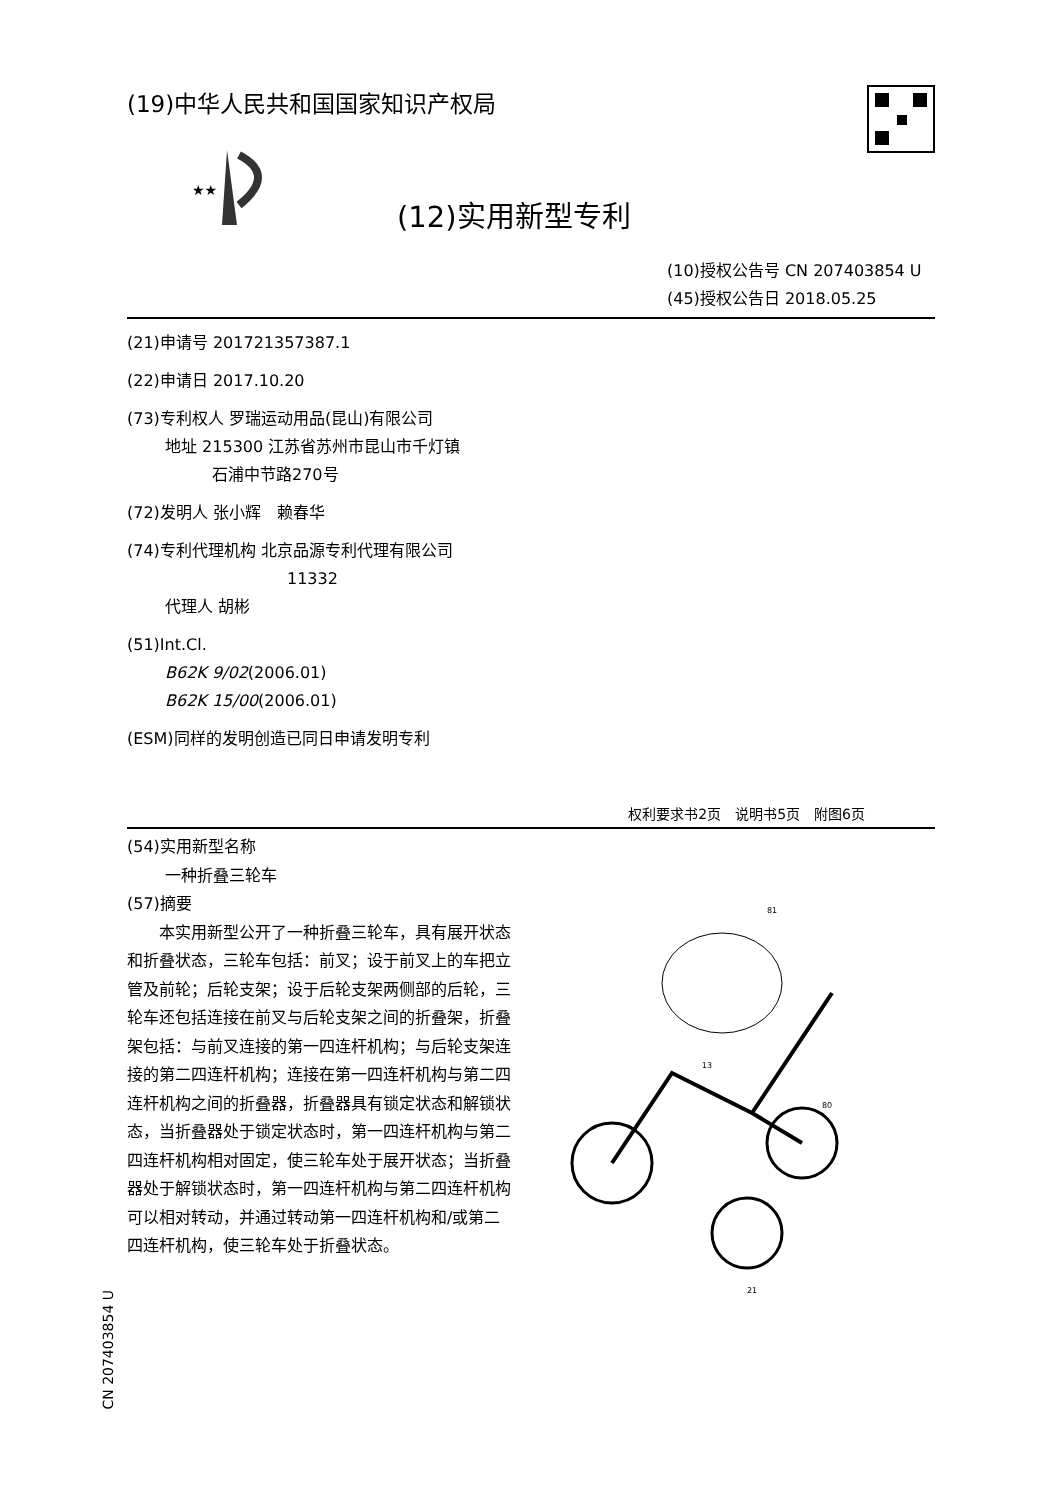(19)中华人民共和国国家知识产权局
★★
(12)实用新型专利
(10)授权公告号 CN 207403854 U
(45)授权公告日 2018.05.25
(21)申请号 201721357387.1
(22)申请日 2017.10.20
(73)专利权人 罗瑞运动用品(昆山)有限公司
地址 215300 江苏省苏州市昆山市千灯镇
石浦中节路270号
(72)发明人 张小辉　赖春华
(74)专利代理机构 北京品源专利代理有限公司
11332
代理人 胡彬
(51)Int.Cl.
B62K 9/02(2006.01)
B62K 15/00(2006.01)
(ESM)同样的发明创造已同日申请发明专利
权利要求书2页　说明书5页　附图6页
(54)实用新型名称
一种折叠三轮车
(57)摘要
　　本实用新型公开了一种折叠三轮车，具有展开状态和折叠状态，三轮车包括：前叉；设于前叉上的车把立管及前轮；后轮支架；设于后轮支架两侧部的后轮，三轮车还包括连接在前叉与后轮支架之间的折叠架，折叠架包括：与前叉连接的第一四连杆机构；与后轮支架连接的第二四连杆机构；连接在第一四连杆机构与第二四连杆机构之间的折叠器，折叠器具有锁定状态和解锁状态，当折叠器处于锁定状态时，第一四连杆机构与第二四连杆机构相对固定，使三轮车处于展开状态；当折叠器处于解锁状态时，第一四连杆机构与第二四连杆机构可以相对转动，并通过转动第一四连杆机构和/或第二四连杆机构，使三轮车处于折叠状态。
81
13
80
21
CN 207403854 U